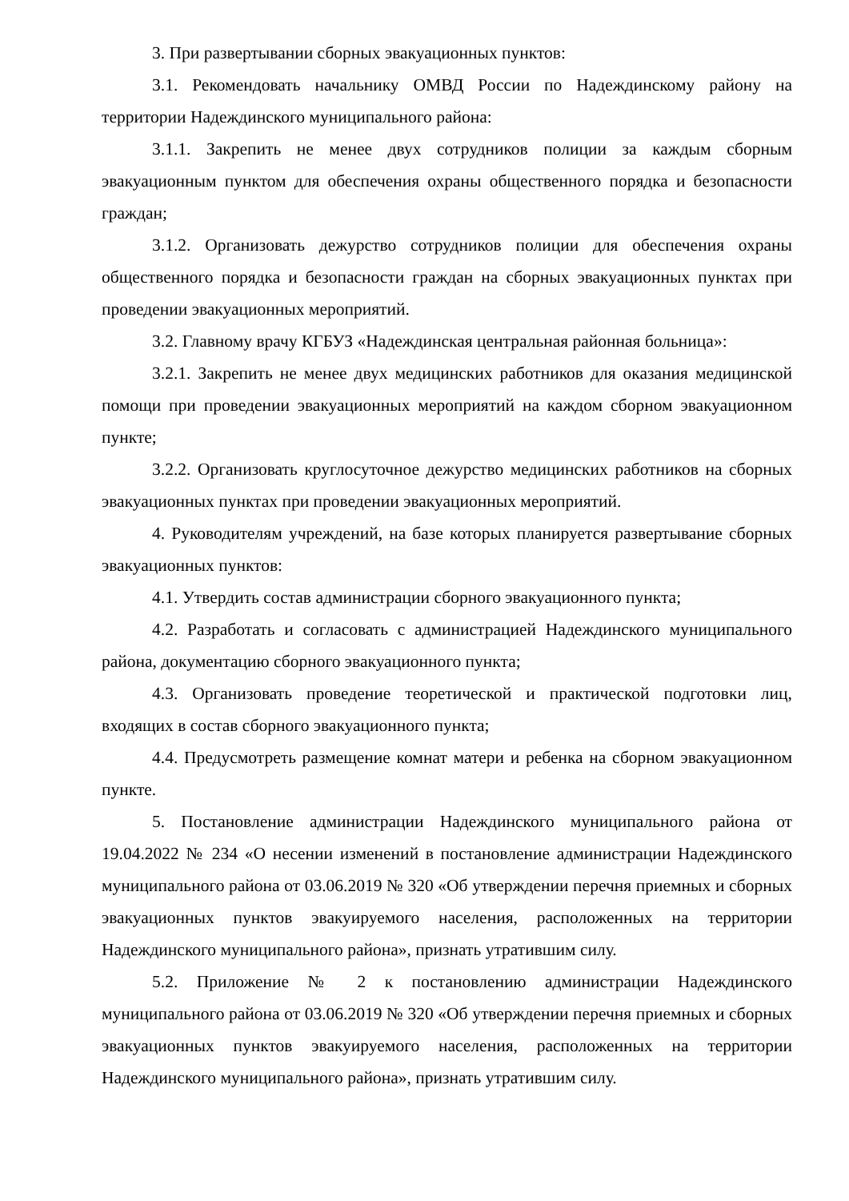3. При развертывании сборных эвакуационных пунктов:
3.1. Рекомендовать начальнику ОМВД России по Надеждинскому району на территории Надеждинского муниципального района:
3.1.1. Закрепить не менее двух сотрудников полиции за каждым сборным эвакуационным пунктом для обеспечения охраны общественного порядка и безопасности граждан;
3.1.2. Организовать дежурство сотрудников полиции для обеспечения охраны общественного порядка и безопасности граждан на сборных эвакуационных пунктах при проведении эвакуационных мероприятий.
3.2. Главному врачу КГБУЗ «Надеждинская центральная районная больница»:
3.2.1. Закрепить не менее двух медицинских работников для оказания медицинской помощи при проведении эвакуационных мероприятий на каждом сборном эвакуационном пункте;
3.2.2. Организовать круглосуточное дежурство медицинских работников на сборных эвакуационных пунктах при проведении эвакуационных мероприятий.
4. Руководителям учреждений, на базе которых планируется развертывание сборных эвакуационных пунктов:
4.1. Утвердить состав администрации сборного эвакуационного пункта;
4.2. Разработать и согласовать с администрацией Надеждинского муниципального района, документацию сборного эвакуационного пункта;
4.3. Организовать проведение теоретической и практической подготовки лиц, входящих в состав сборного эвакуационного пункта;
4.4. Предусмотреть размещение комнат матери и ребенка на сборном эвакуационном пункте.
5. Постановление администрации Надеждинского муниципального района от 19.04.2022 № 234 «О несении изменений в постановление администрации Надеждинского муниципального района от 03.06.2019 № 320 «Об утверждении перечня приемных и сборных эвакуационных пунктов эвакуируемого населения, расположенных на территории Надеждинского муниципального района», признать утратившим силу.
5.2. Приложение № 2 к постановлению администрации Надеждинского муниципального района от 03.06.2019 № 320 «Об утверждении перечня приемных и сборных эвакуационных пунктов эвакуируемого населения, расположенных на территории Надеждинского муниципального района», признать утратившим силу.